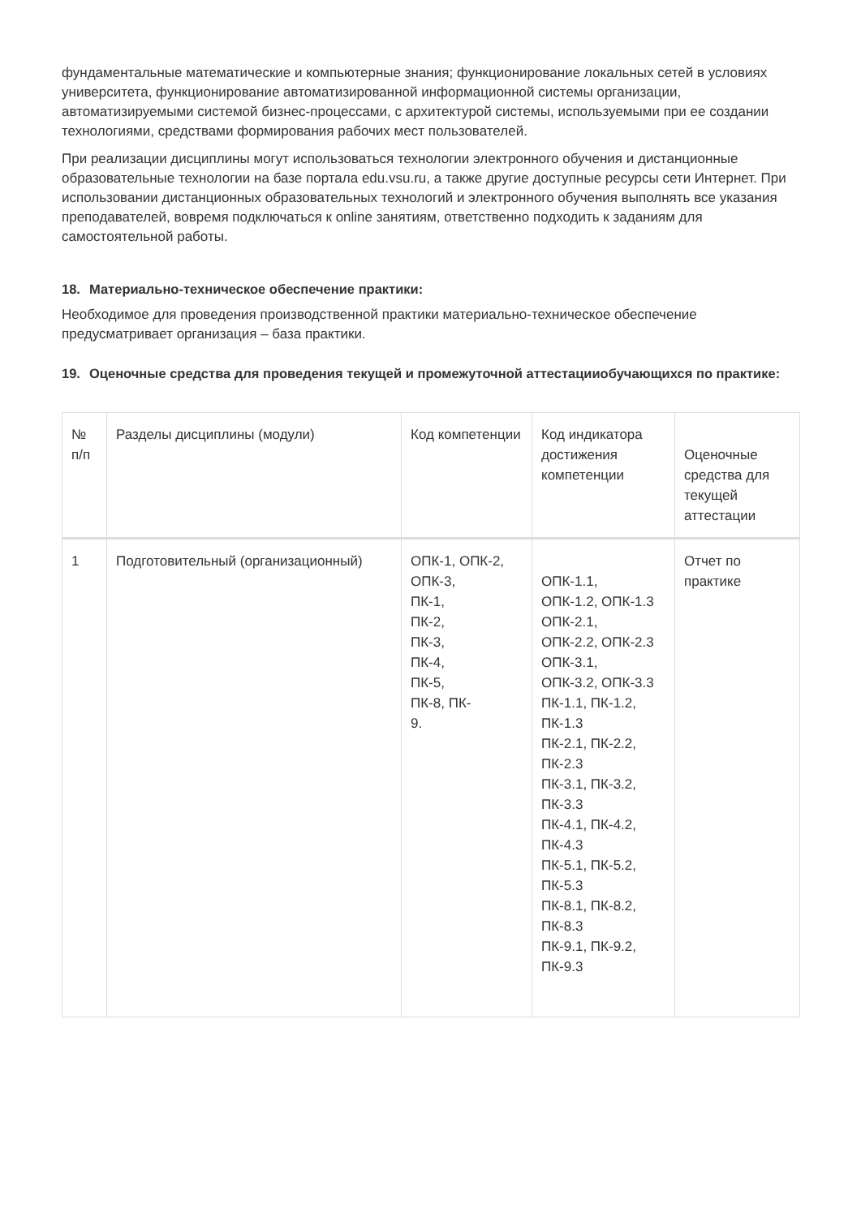фундаментальные математические и компьютерные знания; функционирование локальных сетей в условиях университета, функционирование автоматизированной информационной системы организации, автоматизируемыми системой бизнес-процессами, с архитектурой системы, используемыми при ее создании технологиями, средствами формирования рабочих мест пользователей.
При реализации дисциплины могут использоваться технологии электронного обучения и дистанционные образовательные технологии на базе портала edu.vsu.ru, а также другие доступные ресурсы сети Интернет. При использовании дистанционных образовательных технологий и электронного обучения выполнять все указания преподавателей, вовремя подключаться к online занятиям, ответственно подходить к заданиям для самостоятельной работы.
18. Материально-техническое обеспечение практики:
Необходимое для проведения производственной практики материально-техническое обеспечение предусматривает организация – база практики.
19. Оценочные средства для проведения текущей и промежуточной аттестацииобучающихся по практике:
| № п/п | Разделы дисциплины (модули) | Код компетенции | Код индикатора достижения компетенции | Оценочные средства для текущей аттестации |
| 1 | Подготовительный (организационный) | ОПК-1, ОПК-2, ОПК-3, ПК-1, ПК-2, ПК-3, ПК-4, ПК-5, ПК-8, ПК- 9. | ОПК-1.1, ОПК-1.2, ОПК-1.3 ОПК-2.1, ОПК-2.2, ОПК-2.3 ОПК-3.1, ОПК-3.2, ОПК-3.3 ПК-1.1, ПК-1.2, ПК-1.3 ПК-2.1, ПК-2.2, ПК-2.3 ПК-3.1, ПК-3.2, ПК-3.3 ПК-4.1, ПК-4.2, ПК-4.3 ПК-5.1, ПК-5.2, ПК-5.3 ПК-8.1, ПК-8.2, ПК-8.3 ПК-9.1, ПК-9.2, ПК-9.3 | Отчет по практике |